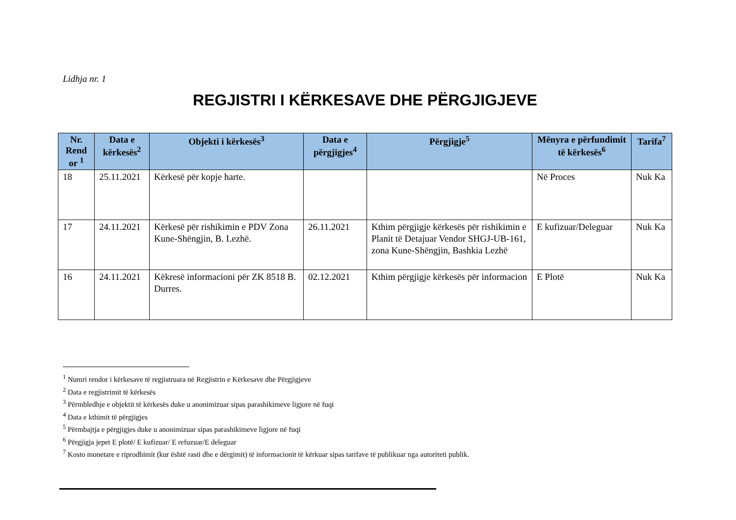Lidhja nr. 1
REGJISTRI I KËRKESAVE DHE PËRGJIGJEVE
| Nr. Rend or <sup>1</sup> | Data e kërkesës<sup>2</sup> | Objekti i kërkesës<sup>3</sup> | Data e përgjigjes<sup>4</sup> | Përgjigje<sup>5</sup> | Mënyra e përfundimit të kërkesës<sup>6</sup> | Tarifa<sup>7</sup> |
| --- | --- | --- | --- | --- | --- | --- |
| 18 | 25.11.2021 | Kërkesë për kopje harte. | | | Në Proces | Nuk Ka |
| 17 | 24.11.2021 | Kërkesë për rishikimin e PDV Zona Kune-Shëngjin, B. Lezhë. | 26.11.2021 | Kthim përgjigje kërkesës për rishikimin e Planit të Detajuar Vendor SHGJ-UB-161, zona Kune-Shëngjin, Bashkia Lezhë | E kufizuar/Deleguar | Nuk Ka |
| 16 | 24.11.2021 | Këkresë informacioni për ZK 8518 B. Durres. | 02.12.2021 | Kthim përgjigje kërkesës për informacion | E Plotë | Nuk Ka |
<sup>1</sup> Numri rendor i kërkesave të regjistruara në Regjistrin e Kërkesave dhe Përgjigjeve
<sup>2</sup> Data e regjistrimit të kërkesës
<sup>3</sup> Përmbledhje e objektit të kërkesës duke u anonimizuar sipas parashikimeve ligjore në fuqi
<sup>4</sup> Data e kthimit të përgjigjes
<sup>5</sup> Përmbajtja e përgjigjes duke u anonimizuar sipas parashikimeve ligjore në fuqi
<sup>6</sup> Përgjigja jepet E plotë/ E kufizuar/ E refuzuar/E deleguar
<sup>7</sup> Kosto monetare e riprodhimit (kur është rasti dhe e dërgimit) të informacionit të kërkuar sipas tarifave të publikuar nga autoriteti publik.